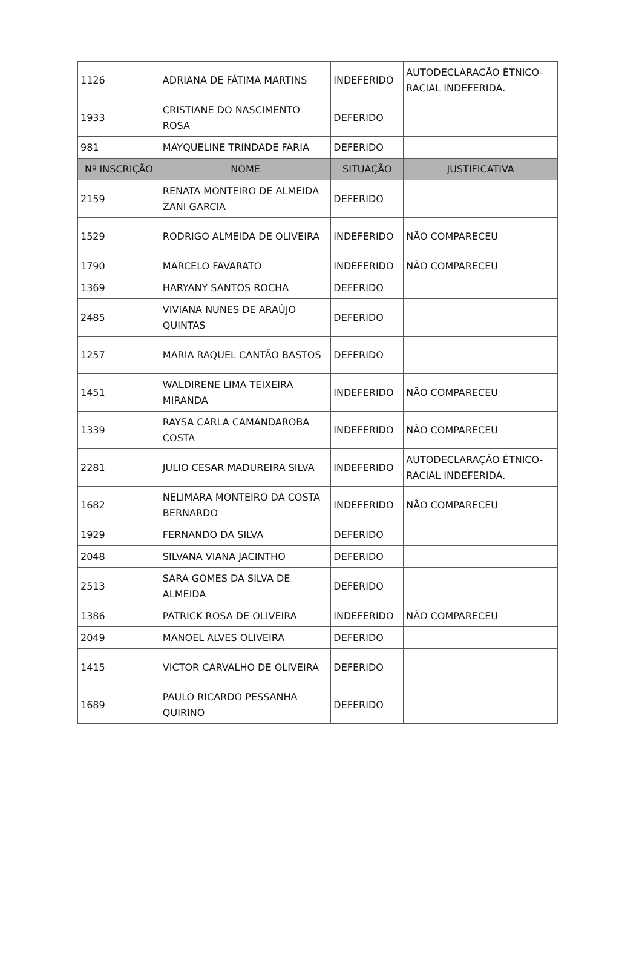| 1126 | ADRIANA DE FÁTIMA MARTINS | INDEFERIDO | AUTODECLARAÇÃO ÉTNICO-RACIAL INDEFERIDA. |
| 1933 | CRISTIANE DO NASCIMENTO ROSA | DEFERIDO | |
| 981 | MAYQUELINE TRINDADE FARIA | DEFERIDO | |
| Nº INSCRIÇÃO | NOME | SITUAÇÃO | JUSTIFICATIVA |
| 2159 | RENATA MONTEIRO DE ALMEIDA ZANI GARCIA | DEFERIDO | |
| 1529 | RODRIGO ALMEIDA DE OLIVEIRA | INDEFERIDO | NÃO COMPARECEU |
| 1790 | MARCELO FAVARATO | INDEFERIDO | NÃO COMPARECEU |
| 1369 | HARYANY SANTOS ROCHA | DEFERIDO | |
| 2485 | VIVIANA NUNES DE ARAÚJO QUINTAS | DEFERIDO | |
| 1257 | MARIA RAQUEL CANTÃO BASTOS | DEFERIDO | |
| 1451 | WALDIRENE LIMA TEIXEIRA MIRANDA | INDEFERIDO | NÃO COMPARECEU |
| 1339 | RAYSA CARLA CAMANDAROBA COSTA | INDEFERIDO | NÃO COMPARECEU |
| 2281 | JULIO CESAR MADUREIRA SILVA | INDEFERIDO | AUTODECLARAÇÃO ÉTNICO-RACIAL INDEFERIDA. |
| 1682 | NELIMARA MONTEIRO DA COSTA BERNARDO | INDEFERIDO | NÃO COMPARECEU |
| 1929 | FERNANDO DA SILVA | DEFERIDO | |
| 2048 | SILVANA VIANA JACINTHO | DEFERIDO | |
| 2513 | SARA GOMES DA SILVA DE ALMEIDA | DEFERIDO | |
| 1386 | PATRICK ROSA DE OLIVEIRA | INDEFERIDO | NÃO COMPARECEU |
| 2049 | MANOEL ALVES OLIVEIRA | DEFERIDO | |
| 1415 | VICTOR CARVALHO DE OLIVEIRA | DEFERIDO | |
| 1689 | PAULO RICARDO PESSANHA QUIRINO | DEFERIDO | |